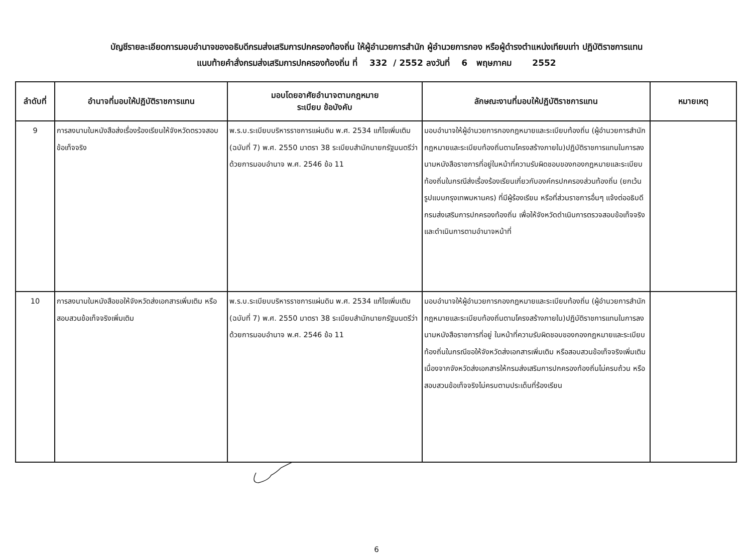บัญชีรายละเอียดการมอบอำนาจของอธิบดีกรมส่งเสริมการปกครองท้องถิ่น ให้ผู้อำนวยการสำนัก ผู้อำนวยการกอง หรือผู้ดำรงตำแหน่งเทียบเท่า ปฏิบัติราชการแทน
แนบท้ายคำสั่งกรมส่งเสริมการปกครองท้องถิ่น ที่ 332 / 2552 ลงวันที่ 6 พฤษภาคม 2552
| ลำดับที่ | อำนาจที่มอบให้ปฏิบัติราชการแทน | มอบโดยอาศัยอำนาจตามกฎหมาย ระเบียบ ข้อบังคับ | ลักษณะงานที่มอบให้ปฏิบัติราชการแทน | หมายเหตุ |
| --- | --- | --- | --- | --- |
| 9 | การลงนามในหนังสือส่งเรื่องร้องเรียนให้จังหวัดตรวจสอบข้อเท็จจริง | พ.ร.บ.ระเบียบบริหารราชการแผ่นดิน พ.ศ. 2534 แก้ไขเพิ่มเติม (ฉบับที่ 7) พ.ศ. 2550 มาตรา 38 ระเบียบสำนักนายกรัฐมนตรีว่าด้วยการมอบอำนาจ พ.ศ. 2546 ข้อ 11 | มอบอำนาจให้ผู้อำนวยการกองกฎหมายและระเบียบท้องถิ่น (ผู้อำนวยการสำนักกฎหมายและระเบียบท้องถิ่นตามโครงสร้างภายใน)ปฏิบัติราชการแทนในการลงนามหนังสือราชการที่อยู่ในหน้าที่ความรับผิดชอบของกองกฎหมายและระเบียบท้องถิ่นในกรณีส่งเรื่องร้องเรียนเกี่ยวกับองค์กรปกครองส่วนท้องถิ่น (ยกเว้นรูปแบบกรุงเทพมหานคร) ที่มีผู้ร้องเรียน หรือที่ส่วนราชการอื่นๆ แจ้งต่ออธิบดีกรมส่งเสริมการปกครองท้องถิ่น เพื่อให้จังหวัดดำเนินการตรวจสอบข้อเท็จจริง และดำเนินการตามอำนาจหน้าที่ | |
| 10 | การลงนามในหนังสือขอให้จังหวัดส่งเอกสารเพิ่มเติม หรือสอบสวนข้อเท็จจริงเพิ่มเติม | พ.ร.บ.ระเบียบบริหารราชการแผ่นดิน พ.ศ. 2534 แก้ไขเพิ่มเติม (ฉบับที่ 7) พ.ศ. 2550 มาตรา 38 ระเบียบสำนักนายกรัฐมนตรีว่าด้วยการมอบอำนาจ พ.ศ. 2546 ข้อ 11 | มอบอำนาจให้ผู้อำนวยการกองกฎหมายและระเบียบท้องถิ่น (ผู้อำนวยการสำนักกฎหมายและระเบียบท้องถิ่นตามโครงสร้างภายใน)ปฏิบัติราชการแทนในการลงนามหนังสือราชการที่อยู่ ในหน้าที่ความรับผิดชอบของกองกฎหมายและระเบียบท้องถิ่นในกรณีขอให้จังหวัดส่งเอกสารเพิ่มเติม หรือสอบสวนข้อเท็จจริงเพิ่มเติม เนื่องจากจังหวัดส่งเอกสารให้กรมส่งเสริมการปกครองท้องถิ่นไม่ครบถ้วน หรือสอบสวนข้อเท็จจริงไม่ครบตามประเด็นที่ร้องเรียน | |
6